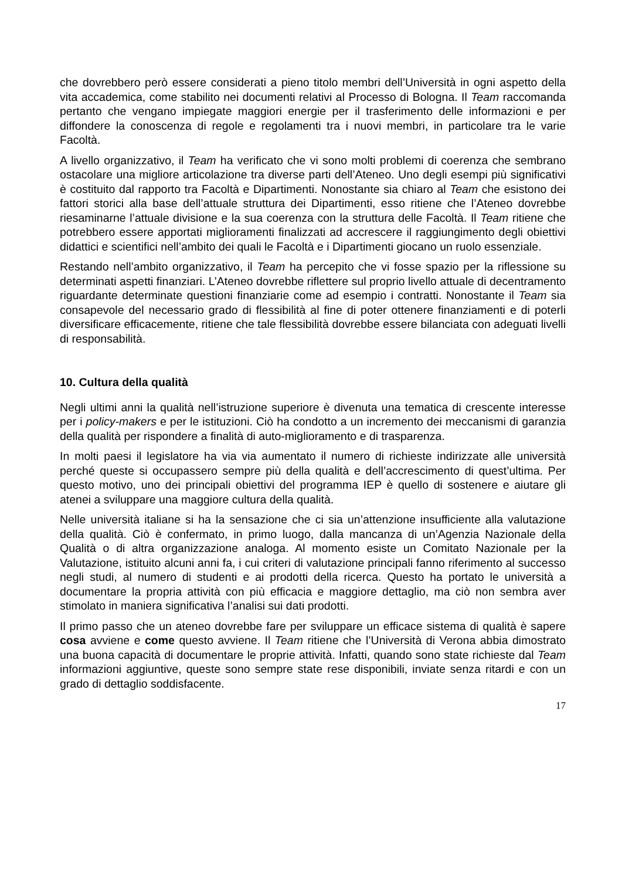che dovrebbero però essere considerati a pieno titolo membri dell’Università in ogni aspetto della vita accademica, come stabilito nei documenti relativi al Processo di Bologna. Il Team raccomanda pertanto che vengano impiegate maggiori energie per il trasferimento delle informazioni e per diffondere la conoscenza di regole e regolamenti tra i nuovi membri, in particolare tra le varie Facoltà.
A livello organizzativo, il Team ha verificato che vi sono molti problemi di coerenza che sembrano ostacolare una migliore articolazione tra diverse parti dell’Ateneo. Uno degli esempi più significativi è costituito dal rapporto tra Facoltà e Dipartimenti. Nonostante sia chiaro al Team che esistono dei fattori storici alla base dell’attuale struttura dei Dipartimenti, esso ritiene che l’Ateneo dovrebbe riesaminarne l’attuale divisione e la sua coerenza con la struttura delle Facoltà. Il Team ritiene che potrebbero essere apportati miglioramenti finalizzati ad accrescere il raggiungimento degli obiettivi didattici e scientifici nell’ambito dei quali le Facoltà e i Dipartimenti giocano un ruolo essenziale.
Restando nell’ambito organizzativo, il Team ha percepito che vi fosse spazio per la riflessione su determinati aspetti finanziari. L’Ateneo dovrebbe riflettere sul proprio livello attuale di decentramento riguardante determinate questioni finanziarie come ad esempio i contratti. Nonostante il Team sia consapevole del necessario grado di flessibilità al fine di poter ottenere finanziamenti e di poterli diversificare efficacemente, ritiene che tale flessibilità dovrebbe essere bilanciata con adeguati livelli di responsabilità.
10. Cultura della qualità
Negli ultimi anni la qualità nell’istruzione superiore è divenuta una tematica di crescente interesse per i policy-makers e per le istituzioni. Ciò ha condotto a un incremento dei meccanismi di garanzia della qualità per rispondere a finalità di auto-miglioramento e di trasparenza.
In molti paesi il legislatore ha via via aumentato il numero di richieste indirizzate alle università perché queste si occupassero sempre più della qualità e dell’accrescimento di quest’ultima. Per questo motivo, uno dei principali obiettivi del programma IEP è quello di sostenere e aiutare gli atenei a sviluppare una maggiore cultura della qualità.
Nelle università italiane si ha la sensazione che ci sia un’attenzione insufficiente alla valutazione della qualità. Ciò è confermato, in primo luogo, dalla mancanza di un’Agenzia Nazionale della Qualità o di altra organizzazione analoga. Al momento esiste un Comitato Nazionale per la Valutazione, istituito alcuni anni fa, i cui criteri di valutazione principali fanno riferimento al successo negli studi, al numero di studenti e ai prodotti della ricerca. Questo ha portato le università a documentare la propria attività con più efficacia e maggiore dettaglio, ma ciò non sembra aver stimolato in maniera significativa l’analisi sui dati prodotti.
Il primo passo che un ateneo dovrebbe fare per sviluppare un efficace sistema di qualità è sapere cosa avviene e come questo avviene. Il Team ritiene che l’Università di Verona abbia dimostrato una buona capacità di documentare le proprie attività. Infatti, quando sono state richieste dal Team informazioni aggiuntive, queste sono sempre state rese disponibili, inviate senza ritardi e con un grado di dettaglio soddisfacente.
17